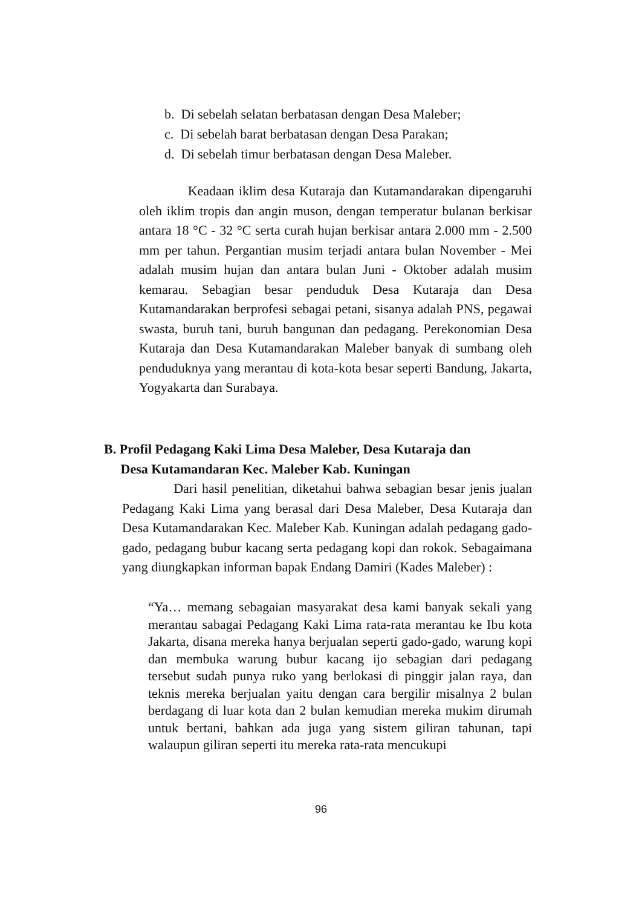b. Di sebelah selatan berbatasan dengan Desa Maleber;
c. Di sebelah barat berbatasan dengan Desa Parakan;
d. Di sebelah timur berbatasan dengan Desa Maleber.
Keadaan iklim desa Kutaraja dan Kutamandarakan dipengaruhi oleh iklim tropis dan angin muson, dengan temperatur bulanan berkisar antara 18 °C - 32 °C serta curah hujan berkisar antara 2.000 mm - 2.500 mm per tahun. Pergantian musim terjadi antara bulan November - Mei adalah musim hujan dan antara bulan Juni - Oktober adalah musim kemarau. Sebagian besar penduduk Desa Kutaraja dan Desa Kutamandarakan berprofesi sebagai petani, sisanya adalah PNS, pegawai swasta, buruh tani, buruh bangunan dan pedagang. Perekonomian Desa Kutaraja dan Desa Kutamandarakan Maleber banyak di sumbang oleh penduduknya yang merantau di kota-kota besar seperti Bandung, Jakarta, Yogyakarta dan Surabaya.
B. Profil Pedagang Kaki Lima Desa Maleber, Desa Kutaraja dan
Desa Kutamandaran Kec. Maleber Kab. Kuningan
Dari hasil penelitian, diketahui bahwa sebagian besar jenis jualan Pedagang Kaki Lima yang berasal dari Desa Maleber, Desa Kutaraja dan Desa Kutamandarakan Kec. Maleber Kab. Kuningan adalah pedagang gado-gado, pedagang bubur kacang serta pedagang kopi dan rokok. Sebagaimana yang diungkapkan informan bapak Endang Damiri (Kades Maleber) :
“Ya… memang sebagaian masyarakat desa kami banyak sekali yang merantau sabagai Pedagang Kaki Lima rata-rata merantau ke Ibu kota Jakarta, disana mereka hanya berjualan seperti gado-gado, warung kopi dan membuka warung bubur kacang ijo sebagian dari pedagang tersebut sudah punya ruko yang berlokasi di pinggir jalan raya, dan teknis mereka berjualan yaitu dengan cara bergilir misalnya 2 bulan berdagang di luar kota dan 2 bulan kemudian mereka mukim dirumah untuk bertani, bahkan ada juga yang sistem giliran tahunan, tapi walaupun giliran seperti itu mereka rata-rata mencukupi
96